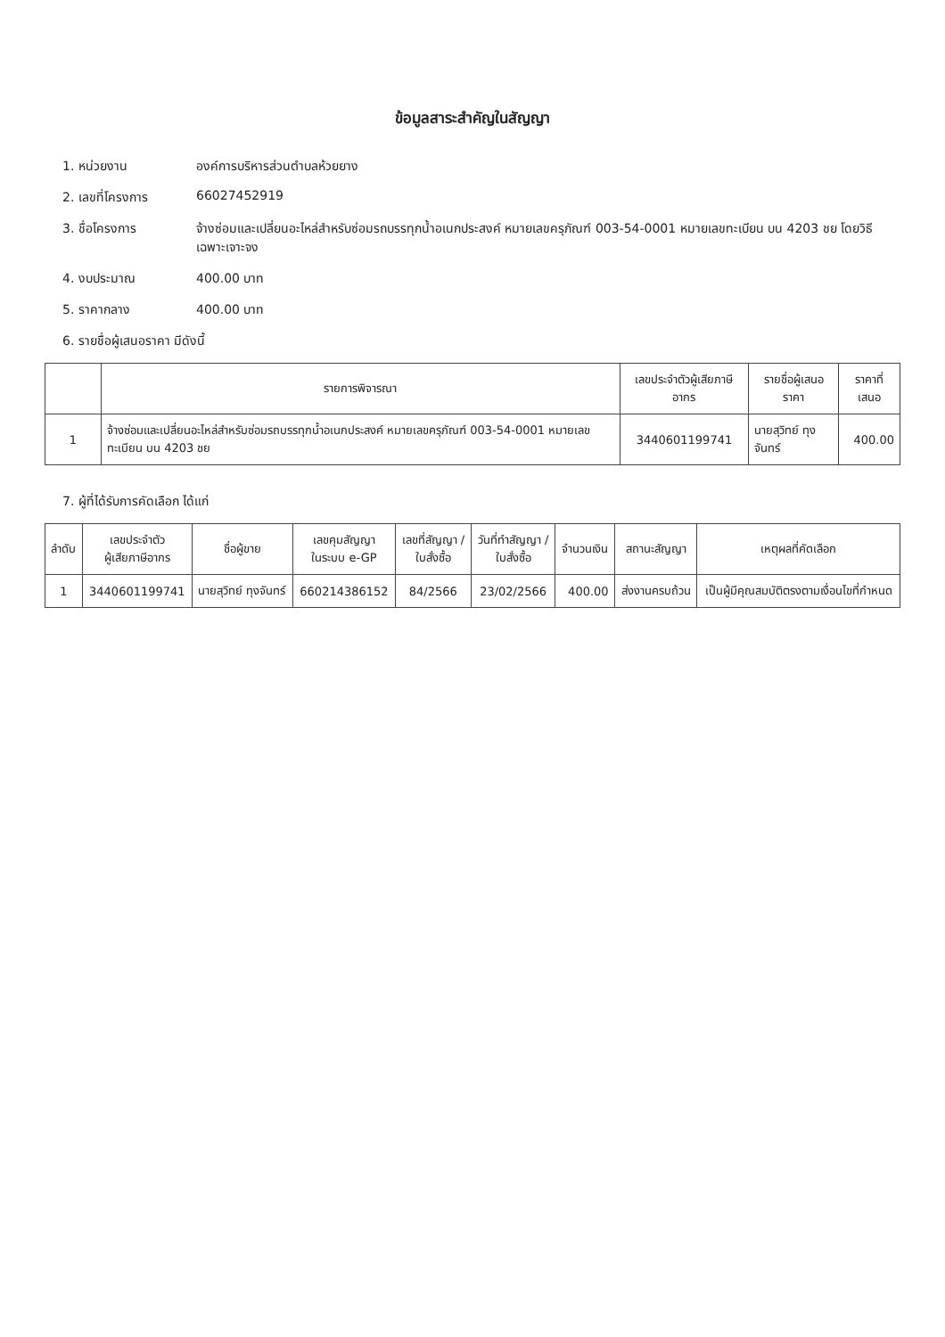ข้อมูลสาระสำคัญในสัญญา
1. หน่วยงาน องค์การบริหารส่วนตำบลห้วยยาง
2. เลขที่โครงการ 66027452919
3. ชื่อโครงการ จ้างซ่อมและเปลี่ยนอะไหล่สำหรับซ่อมรถบรรทุกน้ำอเนกประสงค์ หมายเลขครุภัณฑ์ 003-54-0001 หมายเลขทะเบียน บน 4203 ชย โดยวิธีเฉพาะเจาะจง
4. งบประมาณ 400.00 บาท
5. ราคากลาง 400.00 บาท
6. รายชื่อผู้เสนอราคา มีดังนี้
| | รายการพิจารณา | เลขประจำตัวผู้เสียภาษีอากร | รายชื่อผู้เสนอราคา | ราคาที่เสนอ |
| --- | --- | --- | --- | --- |
| 1 | จ้างซ่อมและเปลี่ยนอะไหล่สำหรับซ่อมรถบรรทุกน้ำอเนกประสงค์ หมายเลขครุภัณฑ์ 003-54-0001 หมายเลขทะเบียน บน 4203 ชย | 3440601199741 | นายสุวิทย์ ทุงจันทร์ | 400.00 |
7. ผู้ที่ได้รับการคัดเลือก ได้แก่
| ลำดับ | เลขประจำตัว ผู้เสียภาษีอากร | ชื่อผู้ขาย | เลขคุมสัญญา ในระบบ e-GP | เลขที่สัญญา / ใบสั่งซื้อ | วันที่ทำสัญญา / ใบสั่งซื้อ | จำนวนเงิน | สถานะสัญญา | เหตุผลที่คัดเลือก |
| --- | --- | --- | --- | --- | --- | --- | --- | --- |
| 1 | 3440601199741 | นายสุวิทย์ ทุงจันทร์ | 660214386152 | 84/2566 | 23/02/2566 | 400.00 | ส่งงานครบถ้วน | เป็นผู้มีคุณสมบัติตรงตามเงื่อนไขที่กำหนด |